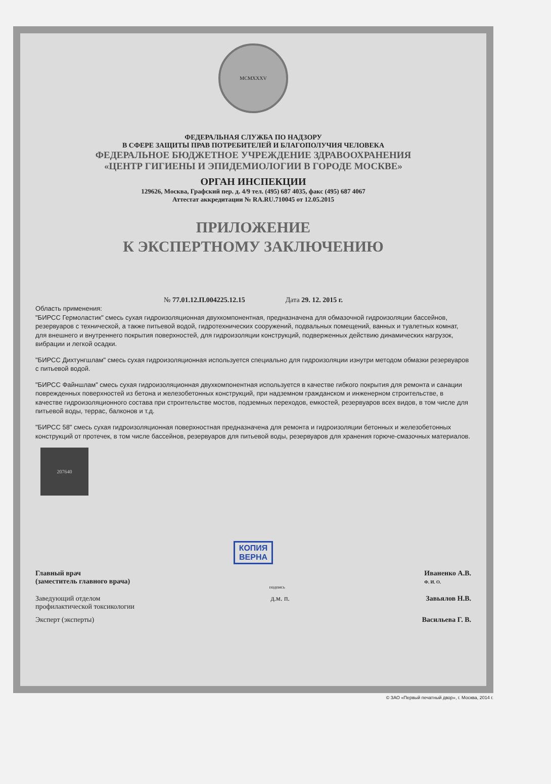MCMXXXV
ФЕДЕРАЛЬНАЯ СЛУЖБА ПО НАДЗОРУ
В СФЕРЕ ЗАЩИТЫ ПРАВ ПОТРЕБИТЕЛЕЙ И БЛАГОПОЛУЧИЯ ЧЕЛОВЕКА
ФЕДЕРАЛЬНОЕ БЮДЖЕТНОЕ УЧРЕЖДЕНИЕ ЗДРАВООХРАНЕНИЯ
«ЦЕНТР ГИГИЕНЫ И ЭПИДЕМИОЛОГИИ В ГОРОДЕ МОСКВЕ»
ОРГАН ИНСПЕКЦИИ
129626, Москва, Графский пер. д. 4/9 тел. (495) 687 4035, факс (495) 687 4067
Аттестат аккредитации № RA.RU.710045 от 12.05.2015
ПРИЛОЖЕНИЕ
К ЭКСПЕРТНОМУ ЗАКЛЮЧЕНИЮ
№ 77.01.12.П.004225.12.15 Дата 29. 12. 2015 г.
Область применения:
"БИРСС Гермоластик" смесь сухая гидроизоляционная двухкомпонентная, предназначена для обмазочной гидроизоляции бассейнов, резервуаров с технической, а также питьевой водой, гидротехнических сооружений, подвальных помещений, ванных и туалетных комнат, для внешнего и внутреннего покрытия поверхностей, для гидроизоляции конструкций, подверженных действию динамических нагрузок, вибрации и легкой осадки.
"БИРСС Дихтунгшлам" смесь сухая гидроизоляционная используется специально для гидроизоляции изнутри методом обмазки резервуаров с питьевой водой.
"БИРСС Файншлам" смесь сухая гидроизоляционная двухкомпонентная используется в качестве гибкого покрытия для ремонта и санации поврежденных поверхностей из бетона и железобетонных конструкций, при надземном гражданском и инженерном строительстве, в качестве гидроизоляционного состава при строительстве мостов, подземных переходов, емкостей, резервуаров всех видов, в том числе для питьевой воды, террас, балконов и т.д.
"БИРСС 58" смесь сухая гидроизоляционная поверхностная предназначена для ремонта и гидроизоляции бетонных и железобетонных конструкций от протечек, в том числе бассейнов, резервуаров для питьевой воды, резервуаров для хранения горюче-смазочных материалов.
207640
КОПИЯ
ВЕРНА
Главный врач
(заместитель главного врача) подпись Иваненко А.В.
Ф. И. О.
Заведующий отделом
профилактической токсикологии д.м. п. Завьялов Н.В.
Эксперт (эксперты) Васильева Г. В.
© ЗАО «Первый печатный двор», г. Москва, 2014 г.